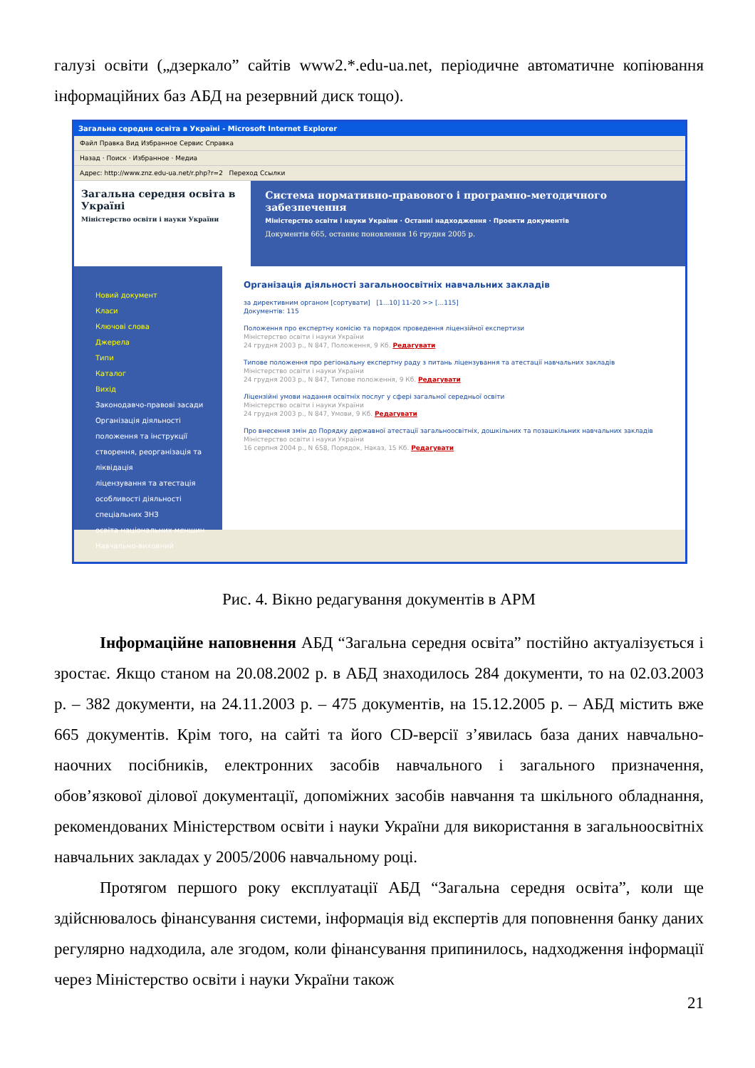галузі освіти („дзеркало” сайтів www2.*.edu-ua.net, періодичне автоматичне копіювання інформаційних баз АБД на резервний диск тощо).
Загальна середня освіта в Україні - Microsoft Internet Explorer
Файл Правка Вид Избранное Сервис Справка
Назад · Поиск · Избранное · Медиа
Адрес: http://www.znz.edu-ua.net/r.php?r=2 Переход Ссылки
Загальна середня освіта в Україні
Міністерство освіти і науки України
Система нормативно-правового і програмно-методичного забезпечення
Міністерство освіти і науки України · Останні надходження · Проекти документів
Документів 665, останнє поновлення 16 грудня 2005 р.
Новий документ
Класи
Ключові слова
Джерела
Типи
Каталог
Вихід
Законодавчо-правові засади
Організація діяльності
положення та інструкції
створення, реорганізація та ліквідація
ліцензування та атестація
особливості діяльності спеціальних ЗНЗ
освіта національних меншин
Навчально-виховний
Організація діяльності загальноосвітніх навчальних закладів
за директивним органом [сортувати] [1...10] 11-20 >> [...115]
Документів: 115
Положення про експертну комісію та порядок проведення ліцензійної експертизи
Міністерство освіти і науки України
24 грудня 2003 р., N 847, Положення, 9 Кб. Редагувати
Типове положення про регіональну експертну раду з питань ліцензування та атестації навчальних закладів
Міністерство освіти і науки України
24 грудня 2003 р., N 847, Типове положення, 9 Кб. Редагувати
Ліцензійні умови надання освітніх послуг у сфері загальної середньої освіти
Міністерство освіти і науки України
24 грудня 2003 р., N 847, Умови, 9 Кб. Редагувати
Про внесення змін до Порядку державної атестації загальноосвітніх, дошкільних та позашкільних навчальних закладів
Міністерство освіти і науки України
16 серпня 2004 р., N 658, Порядок, Наказ, 15 Кб. Редагувати
Рис. 4. Вікно редагування документів в АРМ
Інформаційне наповнення АБД “Загальна середня освіта” постійно актуалізується і зростає. Якщо станом на 20.08.2002 р. в АБД знаходилось 284 документи, то на 02.03.2003 р. – 382 документи, на 24.11.2003 р. – 475 документів, на 15.12.2005 р. – АБД містить вже 665 документів. Крім того, на сайті та його CD-версії з’явилась база даних навчально-наочних посібників, електронних засобів навчального і загального призначення, обов’язкової ділової документації, допоміжних засобів навчання та шкільного обладнання, рекомендованих Міністерством освіти і науки України для використання в загальноосвітніх навчальних закладах у 2005/2006 навчальному році.
Протягом першого року експлуатації АБД “Загальна середня освіта”, коли ще здійснювалось фінансування системи, інформація від експертів для поповнення банку даних регулярно надходила, але згодом, коли фінансування припинилось, надходження інформації через Міністерство освіти і науки України також
21